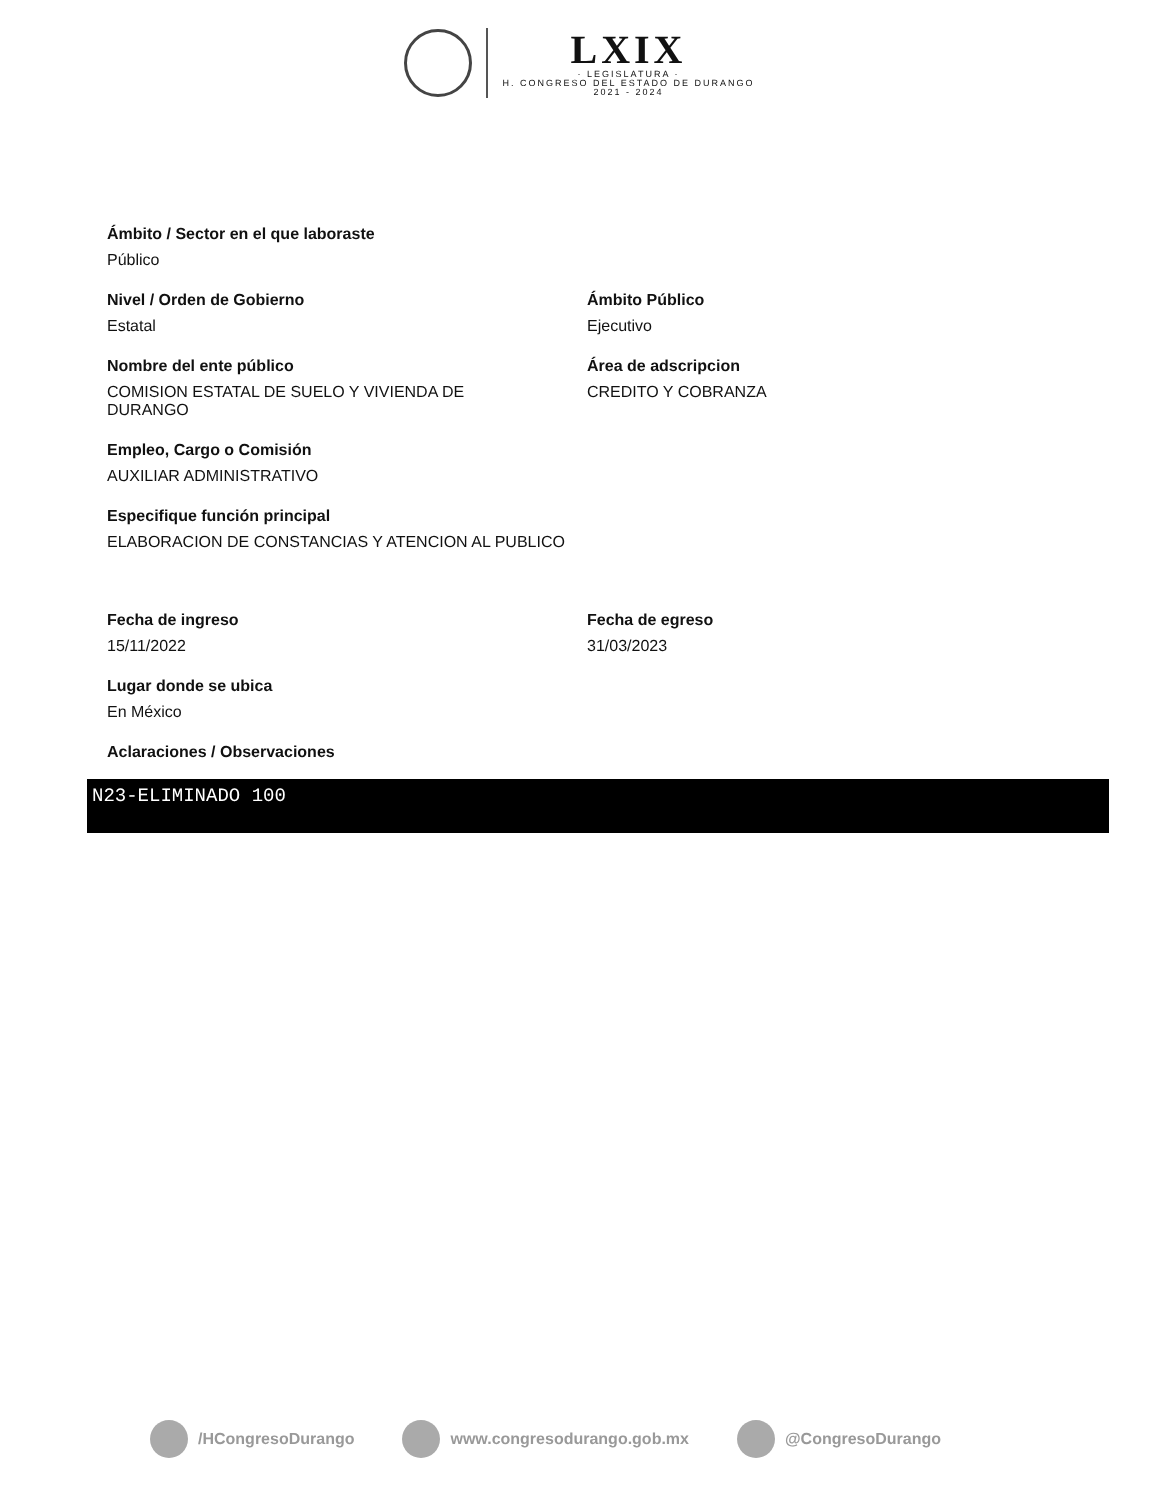LXIX
· LEGISLATURA ·
H. CONGRESO DEL ESTADO DE DURANGO
2021 - 2024
Ámbito / Sector en el que laboraste
Público
Nivel / Orden de Gobierno
Estatal
Ámbito Público
Ejecutivo
Nombre del ente público
COMISION ESTATAL DE SUELO Y VIVIENDA DE DURANGO
Área de adscripcion
CREDITO Y COBRANZA
Empleo, Cargo o Comisión
AUXILIAR ADMINISTRATIVO
Especifique función principal
ELABORACION DE CONSTANCIAS Y ATENCION AL PUBLICO
Fecha de ingreso
15/11/2022
Fecha de egreso
31/03/2023
Lugar donde se ubica
En México
Aclaraciones / Observaciones
N23-ELIMINADO 100
/HCongresoDurango www.congresodurango.gob.mx @CongresoDurango